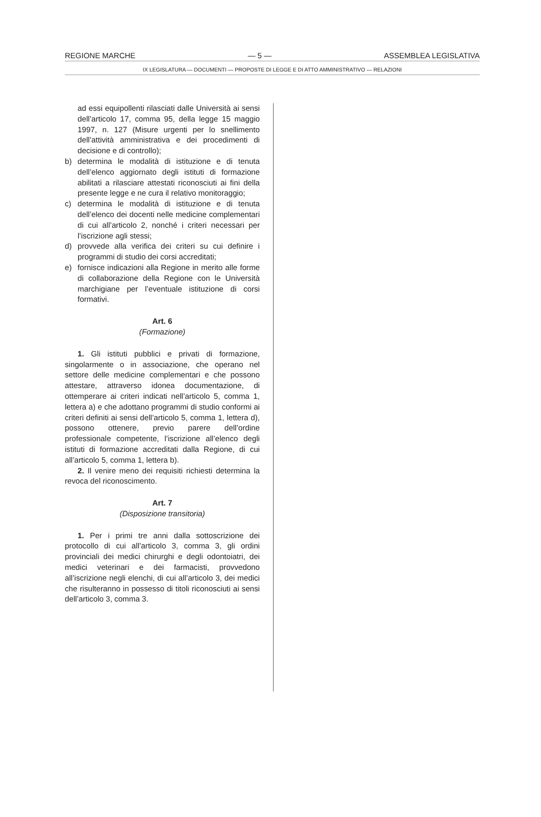REGIONE MARCHE — 5 — ASSEMBLEA LEGISLATIVA
IX LEGISLATURA — DOCUMENTI — PROPOSTE DI LEGGE E DI ATTO AMMINISTRATIVO — RELAZIONI
ad essi equipollenti rilasciati dalle Università ai sensi dell’articolo 17, comma 95, della legge 15 maggio 1997, n. 127 (Misure urgenti per lo snellimento dell’attività amministrativa e dei procedimenti di decisione e di controllo);
b) determina le modalità di istituzione e di tenuta dell’elenco aggiornato degli istituti di formazione abilitati a rilasciare attestati riconosciuti ai fini della presente legge e ne cura il relativo monitoraggio;
c) determina le modalità di istituzione e di tenuta dell’elenco dei docenti nelle medicine complementari di cui all’articolo 2, nonché i criteri necessari per l’iscrizione agli stessi;
d) provvede alla verifica dei criteri su cui definire i programmi di studio dei corsi accreditati;
e) fornisce indicazioni alla Regione in merito alle forme di collaborazione della Regione con le Università marchigiane per l’eventuale istituzione di corsi formativi.
Art. 6
(Formazione)
1. Gli istituti pubblici e privati di formazione, singolarmente o in associazione, che operano nel settore delle medicine complementari e che possono attestare, attraverso idonea documentazione, di ottemperare ai criteri indicati nell’articolo 5, comma 1, lettera a) e che adottano programmi di studio conformi ai criteri definiti ai sensi dell’articolo 5, comma 1, lettera d), possono ottenere, previo parere dell’ordine professionale competente, l’iscrizione all’elenco degli istituti di formazione accreditati dalla Regione, di cui all’articolo 5, comma 1, lettera b).
2. Il venire meno dei requisiti richiesti determina la revoca del riconoscimento.
Art. 7
(Disposizione transitoria)
1. Per i primi tre anni dalla sottoscrizione dei protocollo di cui all’articolo 3, comma 3, gli ordini provinciali dei medici chirurghi e degli odontoiatri, dei medici veterinari e dei farmacisti, provvedono all’iscrizione negli elenchi, di cui all’articolo 3, dei medici che risulteranno in possesso di titoli riconosciuti ai sensi dell’articolo 3, comma 3.